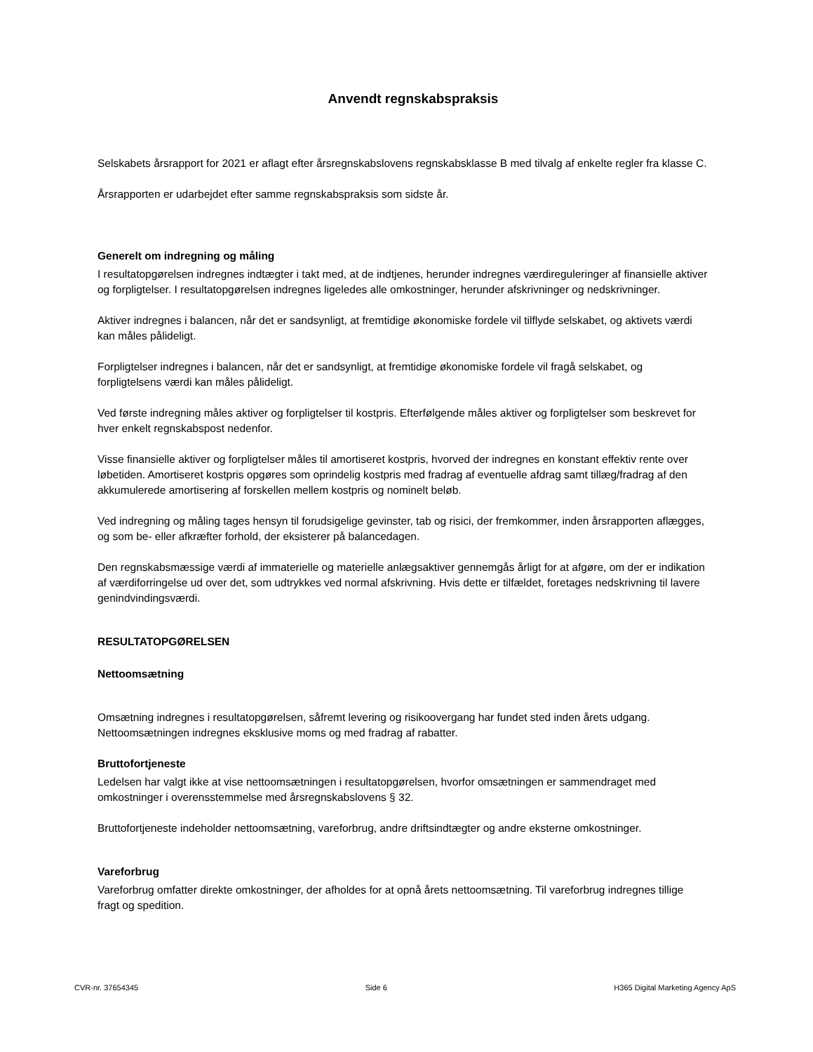Anvendt regnskabspraksis
Selskabets årsrapport for 2021 er aflagt efter årsregnskabslovens regnskabsklasse B med tilvalg af enkelte regler fra klasse C.
Årsrapporten er udarbejdet efter samme regnskabspraksis som sidste år.
Generelt om indregning og måling
I resultatopgørelsen indregnes indtægter i takt med, at de indtjenes, herunder indregnes værdireguleringer af finansielle aktiver og forpligtelser. I resultatopgørelsen indregnes ligeledes alle omkostninger, herunder afskrivninger og nedskrivninger.
Aktiver indregnes i balancen, når det er sandsynligt, at fremtidige økonomiske fordele vil tilflyde selskabet, og aktivets værdi kan måles pålideligt.
Forpligtelser indregnes i balancen, når det er sandsynligt, at fremtidige økonomiske fordele vil fragå selskabet, og forpligtelsens værdi kan måles pålideligt.
Ved første indregning måles aktiver og forpligtelser til kostpris. Efterfølgende måles aktiver og forpligtelser som beskrevet for hver enkelt regnskabspost nedenfor.
Visse finansielle aktiver og forpligtelser måles til amortiseret kostpris, hvorved der indregnes en konstant effektiv rente over løbetiden. Amortiseret kostpris opgøres som oprindelig kostpris med fradrag af eventuelle afdrag samt tillæg/fradrag af den akkumulerede amortisering af forskellen mellem kostpris og nominelt beløb.
Ved indregning og måling tages hensyn til forudsigelige gevinster, tab og risici, der fremkommer, inden årsrapporten aflægges, og som be- eller afkræfter forhold, der eksisterer på balancedagen.
Den regnskabsmæssige værdi af immaterielle og materielle anlægsaktiver gennemgås årligt for at afgøre, om der er indikation af værdiforringelse ud over det, som udtrykkes ved normal afskrivning. Hvis dette er tilfældet, foretages nedskrivning til lavere genindvindingsværdi.
RESULTATOPGØRELSEN
Nettoomsætning
Omsætning indregnes i resultatopgørelsen, såfremt levering og risikoovergang har fundet sted inden årets udgang. Nettoomsætningen indregnes eksklusive moms og med fradrag af rabatter.
Bruttofortjeneste
Ledelsen har valgt ikke at vise nettoomsætningen i resultatopgørelsen, hvorfor omsætningen er sammendraget med omkostninger i overensstemmelse med årsregnskabslovens § 32.
Bruttofortjeneste indeholder nettoomsætning, vareforbrug, andre driftsindtægter og andre eksterne omkostninger.
Vareforbrug
Vareforbrug omfatter direkte omkostninger, der afholdes for at opnå årets nettoomsætning. Til vareforbrug indregnes tillige fragt og spedition.
CVR-nr. 37654345 Side 6 H365 Digital Marketing Agency ApS